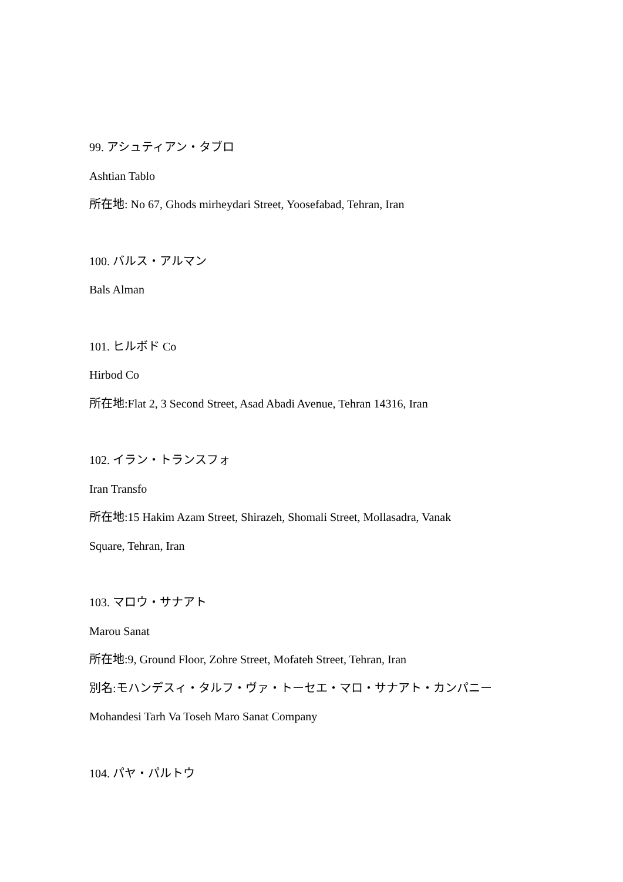99. アシュティアン・タブロ
Ashtian Tablo
所在地: No 67, Ghods mirheydari Street, Yoosefabad, Tehran, Iran
100. バルス・アルマン
Bals Alman
101. ヒルボド Co
Hirbod Co
所在地:Flat 2, 3 Second Street, Asad Abadi Avenue, Tehran 14316, Iran
102. イラン・トランスフォ
Iran Transfo
所在地:15 Hakim Azam Street, Shirazeh, Shomali Street, Mollasadra, Vanak
Square, Tehran, Iran
103. マロウ・サナアト
Marou Sanat
所在地:9, Ground Floor, Zohre Street, Mofateh Street, Tehran, Iran
別名:モハンデスィ・タルフ・ヴァ・トーセエ・マロ・サナアト・カンパニー
Mohandesi Tarh Va Toseh Maro Sanat Company
104. パヤ・パルトウ